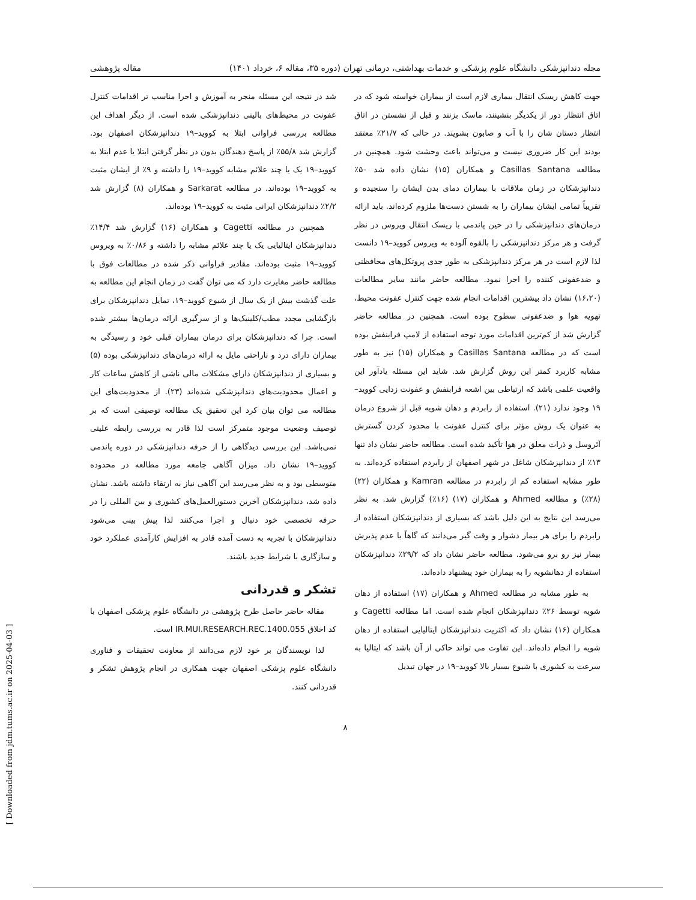مجله دندانپزشکی دانشگاه علوم پزشکی و خدمات بهداشتی، درمانی تهران (دوره ۳۵، مقاله ۶، خرداد ۱۴۰۱) مقاله پژوهشی
جهت کاهش ریسک انتقال بیماری لازم است از بیماران خواسته شود که در اتاق انتظار دور از یکدیگر بنشینند، ماسک بزنند و قبل از نشستن در اتاق انتظار دستان شان را با آب و صابون بشویند. در حالی که ۲۱/۷٪ معتقد بودند این کار ضروری نیست و می‌تواند باعث وحشت شود. همچنین در مطالعه Casillas Santana و همکاران (۱۵) نشان داده شد ۵۰٪ دندانپزشکان در زمان ملاقات با بیماران دمای بدن ایشان را سنجیده و تقریباً تمامی ایشان بیماران را به شستن دست‌ها ملزوم کرده‌اند. باید ارائه درمان‌های دندانپزشکی را در حین پاندمی با ریسک انتقال ویروس در نظر گرفت و هر مرکز دندانپزشکی را بالقوه آلوده به ویروس کووید–۱۹ دانست لذا لازم است در هر مرکز دندانپزشکی به طور جدی پروتکل‌های محافظتی و ضدعفونی کننده را اجرا نمود. مطالعه حاضر مانند سایر مطالعات (۱۶،۲۰) نشان داد بیشترین اقدامات انجام شده جهت کنترل عفونت محیط، تهویه هوا و ضدعفونی سطوح بوده است. همچنین در مطالعه حاضر گزارش شد از کم‌ترین اقدامات مورد توجه استفاده از لامپ فرابنفش بوده است که در مطالعه Casillas Santana و همکاران (۱۵) نیز به طور مشابه کاربرد کمتر این روش گزارش شد. شاید این مسئله یادآور این واقعیت علمی باشد که ارتباطی بین اشعه فرابنفش و عفونت زدایی کووید–۱۹ وجود ندارد (۲۱). استفاده از رابردم و دهان شویه قبل از شروع درمان به عنوان یک روش مؤثر برای کنترل عفونت با محدود کردن گسترش آئروسل و ذرات معلق در هوا تأکید شده است. مطالعه حاضر نشان داد تنها ۱۳٪ از دندانپزشکان شاغل در شهر اصفهان از رابردم استفاده کرده‌اند. به طور مشابه استفاده کم از رابردم در مطالعه Kamran و همکاران (۲۲) (۲۸٪) و مطالعه Ahmed و همکاران (۱۷) (۱۶٪) گزارش شد. به نظر می‌رسد این نتایج به این دلیل باشد که بسیاری از دندانپزشکان استفاده از رابردم را برای هر بیمار دشوار و وقت گیر می‌دانند که گاهاً با عدم پذیرش بیمار نیز رو برو می‌شود. مطالعه حاضر نشان داد که ۲۹/۲٪ دندانپزشکان استفاده از دهانشویه را به بیماران خود پیشنهاد داده‌اند.
به طور مشابه در مطالعه Ahmed و همکاران (۱۷) استفاده از دهان شویه توسط ۲۶٪ دندانپزشکان انجام شده است. اما مطالعه Cagetti و همکاران (۱۶) نشان داد که اکثریت دندانپزشکان ایتالیایی استفاده از دهان شویه را انجام داده‌اند. این تفاوت می تواند حاکی از آن باشد که ایتالیا به سرعت به کشوری با شیوع بسیار بالا کووید–۱۹ در جهان تبدیل
شد در نتیجه این مسئله منجر به آموزش و اجرا مناسب تر اقدامات کنترل عفونت در محیط‌های بالینی دندانپزشکی شده است. از دیگر اهداف این مطالعه بررسی فراوانی ابتلا به کووید–۱۹ دندانپزشکان اصفهان بود. گزارش شد ۵۵/۸٪ از پاسخ دهندگان بدون در نظر گرفتن ابتلا یا عدم ابتلا به کووید–۱۹ یک یا چند علائم مشابه کووید–۱۹ را داشته و ۹٪ از ایشان مثبت به کووید–۱۹ بوده‌اند. در مطالعه Sarkarat و همکاران (۸) گزارش شد ۲/۲٪ دندانپزشکان ایرانی مثبت به کووید–۱۹ بوده‌اند.
همچنین در مطالعه Cagetti و همکاران (۱۶) گزارش شد ۱۴/۴٪ دندانپزشکان ایتالیایی یک یا چند علائم مشابه را داشته و ۰/۸۶٪ به ویروس کووید–۱۹ مثبت بوده‌اند. مقادیر فراوانی ذکر شده در مطالعات فوق با مطالعه حاضر مغایرت دارد که می توان گفت در زمان انجام این مطالعه به علت گذشت بیش از یک سال از شیوع کووید–۱۹، تمایل دندانپزشکان برای بازگشایی مجدد مطب/کلینیک‌ها و از سرگیری ارائه درمان‌ها بیشتر شده است. چرا که دندانپزشکان برای درمان بیماران قبلی خود و رسیدگی به بیماران دارای درد و ناراحتی مایل به ارائه درمان‌های دندانپزشکی بوده (۵) و بسیاری از دندانپزشکان دارای مشکلات مالی ناشی از کاهش ساعات کار و اعمال محدودیت‌های دندانپزشکی شده‌اند (۲۳). از محدودیت‌های این مطالعه می توان بیان کرد این تحقیق یک مطالعه توصیفی است که بر توصیف وضعیت موجود متمرکز است لذا قادر به بررسی رابطه علیتی نمی‌باشد. این بررسی دیدگاهی را از حرفه دندانپزشکی در دوره پاندمی کووید–۱۹ نشان داد. میزان آگاهی جامعه مورد مطالعه در محدوده متوسطی بود و به نظر می‌رسد این آگاهی نیاز به ارتقاء داشته باشد. نشان داده شد، دندانپزشکان آخرین دستورالعمل‌های کشوری و بین المللی را در حرفه تخصصی خود دنبال و اجرا می‌کنند لذا پیش بینی می‌شود دندانپزشکان با تجربه به دست آمده قادر به افزایش کارآمدی عملکرد خود و سازگاری با شرایط جدید باشند.
تشکر و قدردانی
مقاله حاضر حاصل طرح پژوهشی در دانشگاه علوم پزشکی اصفهان با کد اخلاق IR.MUI.RESEARCH.REC.1400.055 است.
لذا نویسندگان بر خود لازم می‌دانند از معاونت تحقیقات و فناوری دانشگاه علوم پزشکی اصفهان جهت همکاری در انجام پژوهش تشکر و قدردانی کنند.
۸
[ Downloaded from jdm.tums.ac.ir on 2025-04-03 ]